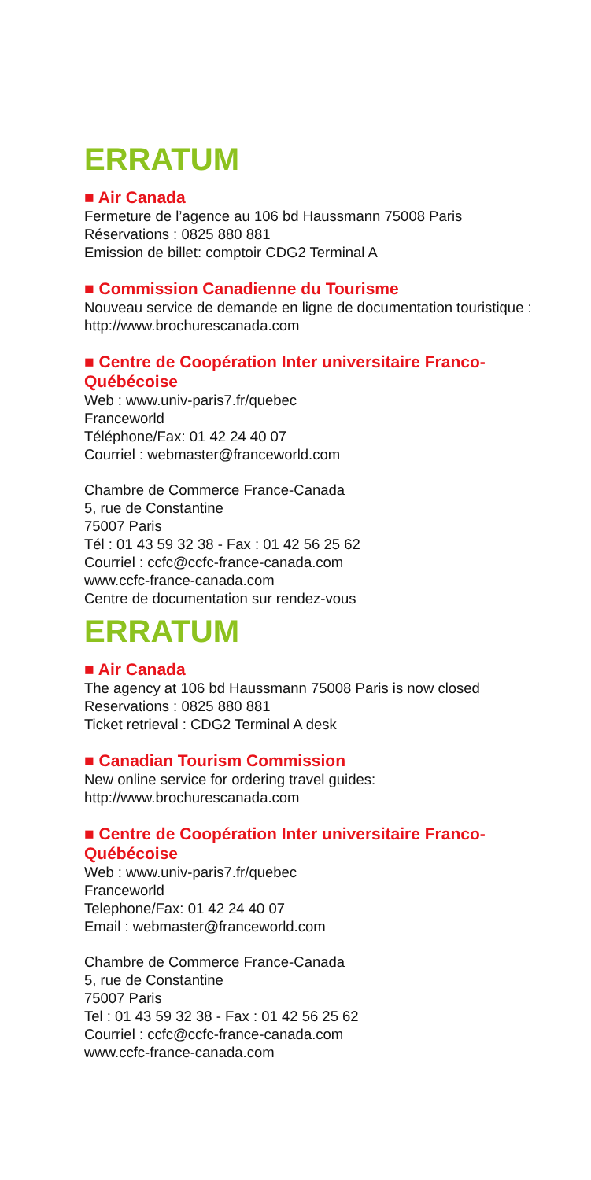ERRATUM
■ Air Canada
Fermeture de l’agence au 106 bd Haussmann 75008 Paris
Réservations : 0825 880 881
Emission de billet: comptoir CDG2 Terminal A
■ Commission Canadienne du Tourisme
Nouveau service de demande en ligne de documentation touristique :
http://www.brochurescanada.com
■ Centre de Coopération Inter universitaire Franco-Québécoise
Web : www.univ-paris7.fr/quebec
Franceworld
Téléphone/Fax: 01 42 24 40 07
Courriel : webmaster@franceworld.com
Chambre de Commerce France-Canada
5, rue de Constantine
75007 Paris
Tél : 01 43 59 32 38 - Fax : 01 42 56 25 62
Courriel : ccfc@ccfc-france-canada.com
www.ccfc-france-canada.com
Centre de documentation sur rendez-vous
ERRATUM
■ Air Canada
The agency at 106 bd Haussmann 75008 Paris is now closed
Reservations : 0825 880 881
Ticket retrieval : CDG2 Terminal A desk
■ Canadian Tourism Commission
New online service for ordering travel guides:
http://www.brochurescanada.com
■ Centre de Coopération Inter universitaire Franco-Québécoise
Web : www.univ-paris7.fr/quebec
Franceworld
Telephone/Fax: 01 42 24 40 07
Email : webmaster@franceworld.com
Chambre de Commerce France-Canada
5, rue de Constantine
75007 Paris
Tel : 01 43 59 32 38 - Fax : 01 42 56 25 62
Courriel : ccfc@ccfc-france-canada.com
www.ccfc-france-canada.com